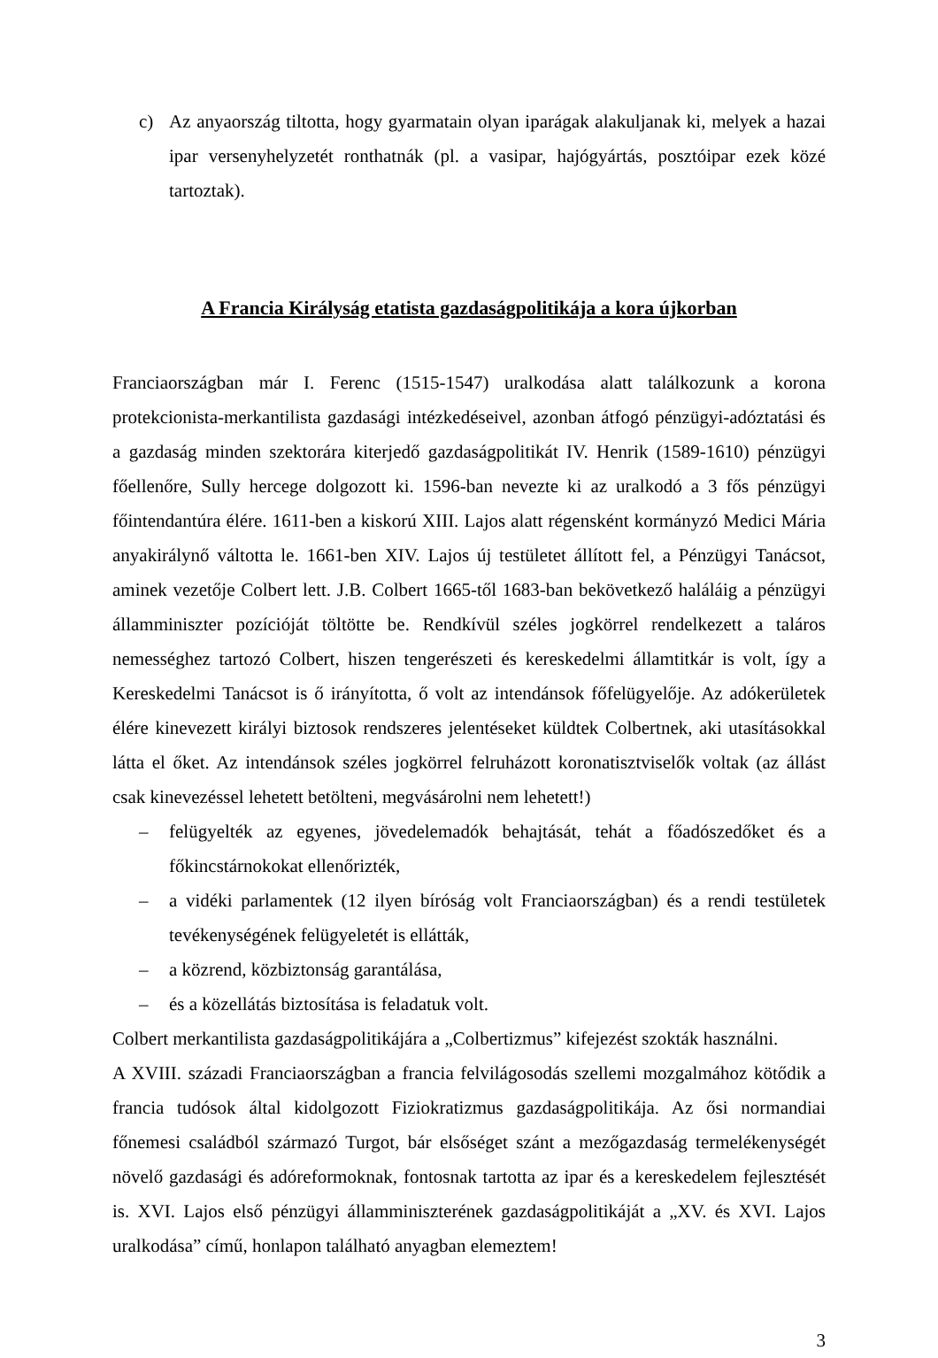c) Az anyaország tiltotta, hogy gyarmatain olyan iparágak alakuljanak ki, melyek a hazai ipar versenyhelyzetét ronthatnák (pl. a vasipar, hajógyártás, posztóipar ezek közé tartoztak).
A Francia Királyság etatista gazdaságpolitikája a kora újkorban
Franciaországban már I. Ferenc (1515-1547) uralkodása alatt találkozunk a korona protekcionista-merkantilista gazdasági intézkedéseivel, azonban átfogó pénzügyi-adóztatási és a gazdaság minden szektorára kiterjedő gazdaságpolitikát IV. Henrik (1589-1610) pénzügyi főellenőre, Sully hercege dolgozott ki. 1596-ban nevezte ki az uralkodó a 3 fős pénzügyi főintendantúra élére. 1611-ben a kiskorú XIII. Lajos alatt régensként kormányzó Medici Mária anyakirálynő váltotta le. 1661-ben XIV. Lajos új testületet állított fel, a Pénzügyi Tanácsot, aminek vezetője Colbert lett. J.B. Colbert 1665-től 1683-ban bekövetkező haláláig a pénzügyi államminiszter pozícióját töltötte be. Rendkívül széles jogkörrel rendelkezett a taláros nemességhez tartozó Colbert, hiszen tengerészeti és kereskedelmi államtitkár is volt, így a Kereskedelmi Tanácsot is ő irányította, ő volt az intendánsok főfelügyelője. Az adókerületek élére kinevezett királyi biztosok rendszeres jelentéseket küldtek Colbertnek, aki utasításokkal látta el őket. Az intendánsok széles jogkörrel felruházott koronatisztviselők voltak (az állást csak kinevezéssel lehetett betölteni, megvásárolni nem lehetett!)
– felügyelték az egyenes, jövedelemadók behajtását, tehát a főadószedőket és a főkincstárnokokat ellenőrizték,
– a vidéki parlamentek (12 ilyen bíróság volt Franciaországban) és a rendi testületek tevékenységének felügyeletét is ellátták,
– a közrend, közbiztonság garantálása,
– és a közellátás biztosítása is feladatuk volt.
Colbert merkantilista gazdaságpolitikájára a „Colbertizmus” kifejezést szokták használni.
A XVIII. századi Franciaországban a francia felvilágosodás szellemi mozgalmához kötődik a francia tudósok által kidolgozott Fiziokratizmus gazdaságpolitikája. Az ősi normandiai főnemesi családból származó Turgot, bár elsőséget szánt a mezőgazdaság termelékenységét növelő gazdasági és adóreformoknak, fontosnak tartotta az ipar és a kereskedelem fejlesztését is. XVI. Lajos első pénzügyi államminiszterének gazdaságpolitikáját a „XV. és XVI. Lajos uralkodása” című, honlapon található anyagban elemeztem!
3